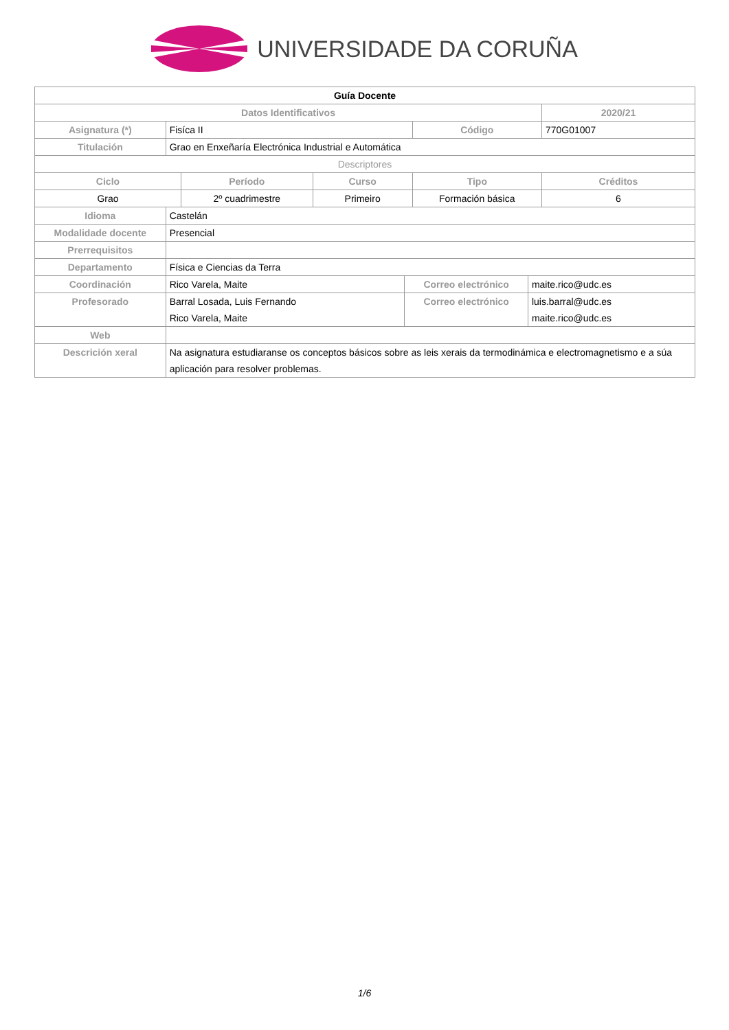UNIVERSIDADE DA CORUÑA
| Guía Docente | | | | | | | |
| Datos Identificativos | | | | | | | 2020/21 |
| Asignatura (*) | Fisíca II | | | | Código | | 770G01007 |
| Titulación | Grao en Enxeñaría Electrónica Industrial e Automática | | | | | | |
| Descriptores | | | | | | | |
| Ciclo | | Período | Curso | | Tipo | | Créditos |
| Grao | | 2º cuadrimestre | Primeiro | | Formación básica | | 6 |
| Idioma | Castelán | | | | | | |
| Modalidade docente | Presencial | | | | | | |
| Prerrequisitos | | | | | | | |
| Departamento | Física e Ciencias da Terra | | | | | | |
| Coordinación | Rico Varela, Maite | | | Correo electrónico | | maite.rico@udc.es | |
| Profesorado | Barral Losada, Luis Fernando Rico Varela, Maite | | | Correo electrónico | | luis.barral@udc.es maite.rico@udc.es | |
| Web | | | | | | | |
| Descrición xeral | Na asignatura estudiaranse os conceptos básicos sobre as leis xerais da termodinámica e electromagnetismo e a súa aplicación para resolver problemas. | | | | | | |
1/6